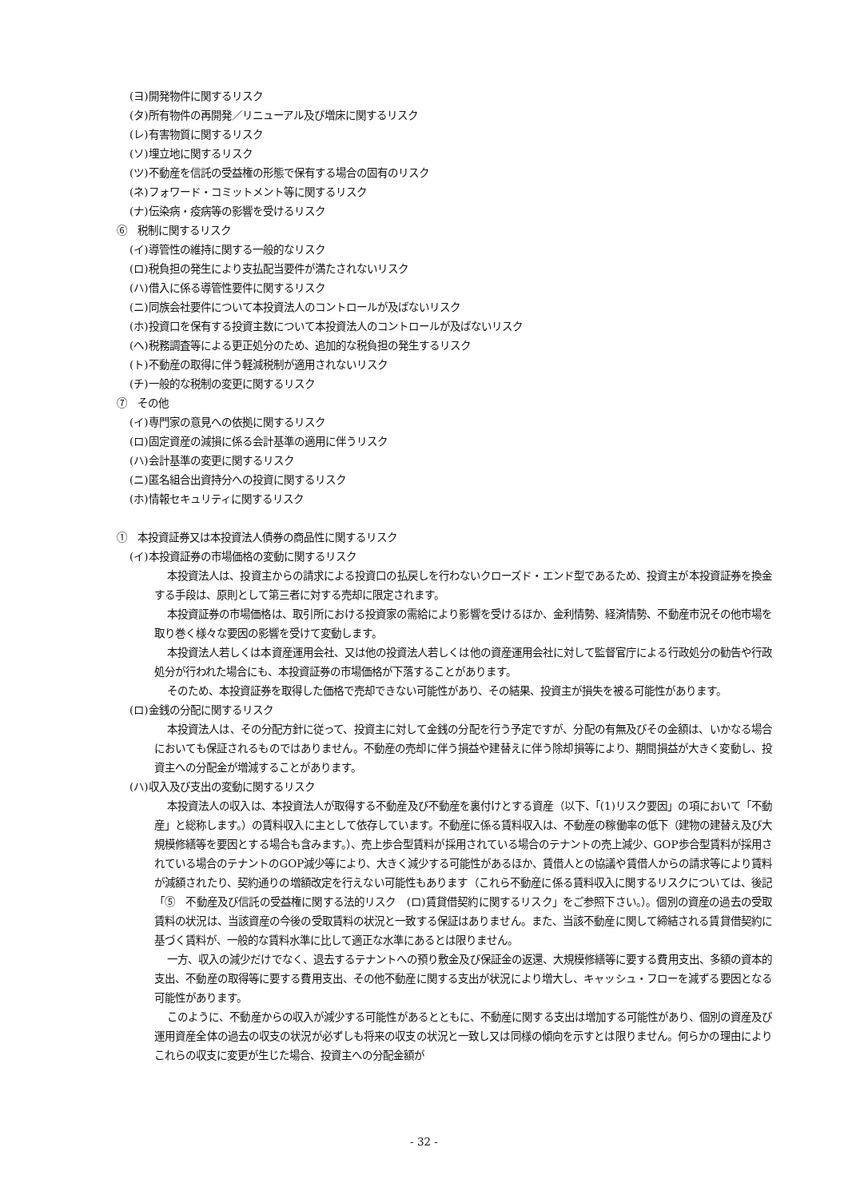(ヨ)開発物件に関するリスク
(タ)所有物件の再開発／リニューアル及び増床に関するリスク
(レ)有害物質に関するリスク
(ソ)埋立地に関するリスク
(ツ)不動産を信託の受益権の形態で保有する場合の固有のリスク
(ネ)フォワード・コミットメント等に関するリスク
(ナ)伝染病・疫病等の影響を受けるリスク
⑥　税制に関するリスク
(イ)導管性の維持に関する一般的なリスク
(ロ)税負担の発生により支払配当要件が満たされないリスク
(ハ)借入に係る導管性要件に関するリスク
(ニ)同族会社要件について本投資法人のコントロールが及ばないリスク
(ホ)投資口を保有する投資主数について本投資法人のコントロールが及ばないリスク
(ヘ)税務調査等による更正処分のため、追加的な税負担の発生するリスク
(ト)不動産の取得に伴う軽減税制が適用されないリスク
(チ)一般的な税制の変更に関するリスク
⑦　その他
(イ)専門家の意見への依拠に関するリスク
(ロ)固定資産の減損に係る会計基準の適用に伴うリスク
(ハ)会計基準の変更に関するリスク
(ニ)匿名組合出資持分への投資に関するリスク
(ホ)情報セキュリティに関するリスク
①　本投資証券又は本投資法人債券の商品性に関するリスク
(イ)本投資証券の市場価格の変動に関するリスク
本投資法人は、投資主からの請求による投資口の払戻しを行わないクローズド・エンド型であるため、投資主が本投資証券を換金する手段は、原則として第三者に対する売却に限定されます。
本投資証券の市場価格は、取引所における投資家の需給により影響を受けるほか、金利情勢、経済情勢、不動産市況その他市場を取り巻く様々な要因の影響を受けて変動します。
本投資法人若しくは本資産運用会社、又は他の投資法人若しくは他の資産運用会社に対して監督官庁による行政処分の勧告や行政処分が行われた場合にも、本投資証券の市場価格が下落することがあります。
そのため、本投資証券を取得した価格で売却できない可能性があり、その結果、投資主が損失を被る可能性があります。
(ロ)金銭の分配に関するリスク
本投資法人は、その分配方針に従って、投資主に対して金銭の分配を行う予定ですが、分配の有無及びその金額は、いかなる場合においても保証されるものではありません。不動産の売却に伴う損益や建替えに伴う除却損等により、期間損益が大きく変動し、投資主への分配金が増減することがあります。
(ハ)収入及び支出の変動に関するリスク
本投資法人の収入は、本投資法人が取得する不動産及び不動産を裏付けとする資産（以下、「(1)リスク要因」の項において「不動産」と総称します。）の賃料収入に主として依存しています。不動産に係る賃料収入は、不動産の稼働率の低下（建物の建替え及び大規模修繕等を要因とする場合も含みます。）、売上歩合型賃料が採用されている場合のテナントの売上減少、GOP歩合型賃料が採用されている場合のテナントのGOP減少等により、大きく減少する可能性があるほか、賃借人との協議や賃借人からの請求等により賃料が減額されたり、契約通りの増額改定を行えない可能性もあります（これら不動産に係る賃料収入に関するリスクについては、後記「⑤　不動産及び信託の受益権に関する法的リスク　(ロ)賃貸借契約に関するリスク」をご参照下さい。）。個別の資産の過去の受取賃料の状況は、当該資産の今後の受取賃料の状況と一致する保証はありません。また、当該不動産に関して締結される賃貸借契約に基づく賃料が、一般的な賃料水準に比して適正な水準にあるとは限りません。
一方、収入の減少だけでなく、退去するテナントへの預り敷金及び保証金の返還、大規模修繕等に要する費用支出、多額の資本的支出、不動産の取得等に要する費用支出、その他不動産に関する支出が状況により増大し、キャッシュ・フローを減ずる要因となる可能性があります。
このように、不動産からの収入が減少する可能性があるとともに、不動産に関する支出は増加する可能性があり、個別の資産及び運用資産全体の過去の収支の状況が必ずしも将来の収支の状況と一致し又は同様の傾向を示すとは限りません。何らかの理由によりこれらの収支に変更が生じた場合、投資主への分配金額が
- 32 -